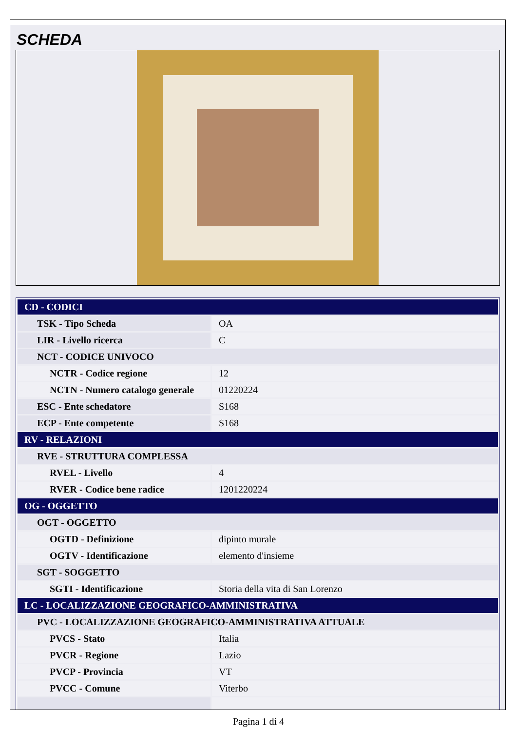SCHEDA
| CD - CODICI | |
| TSK - Tipo Scheda | OA |
| LIR - Livello ricerca | C |
| NCT - CODICE UNIVOCO | |
| NCTR - Codice regione | 12 |
| NCTN - Numero catalogo generale | 01220224 |
| ESC - Ente schedatore | S168 |
| ECP - Ente competente | S168 |
| RV - RELAZIONI | |
| RVE - STRUTTURA COMPLESSA | |
| RVEL - Livello | 4 |
| RVER - Codice bene radice | 1201220224 |
| OG - OGGETTO | |
| OGT - OGGETTO | |
| OGTD - Definizione | dipinto murale |
| OGTV - Identificazione | elemento d'insieme |
| SGT - SOGGETTO | |
| SGTI - Identificazione | Storia della vita di San Lorenzo |
| LC - LOCALIZZAZIONE GEOGRAFICO-AMMINISTRATIVA | |
| PVC - LOCALIZZAZIONE GEOGRAFICO-AMMINISTRATIVA ATTUALE | |
| PVCS - Stato | Italia |
| PVCR - Regione | Lazio |
| PVCP - Provincia | VT |
| PVCC - Comune | Viterbo |
Pagina 1 di 4